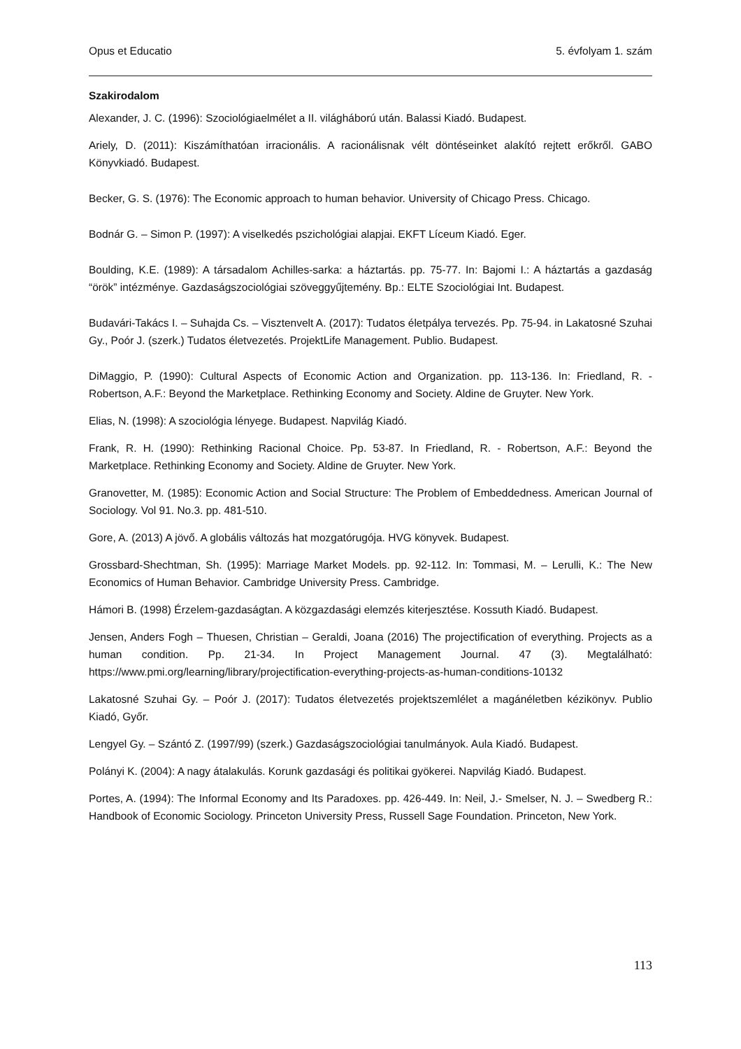Opus et Educatio 5. évfolyam 1. szám
Szakirodalom
Alexander, J. C. (1996): Szociológiaelmélet a II. világháború után. Balassi Kiadó. Budapest.
Ariely, D. (2011): Kiszámíthatóan irracionális. A racionálisnak vélt döntéseinket alakító rejtett erőkről. GABO Könyvkiadó. Budapest.
Becker, G. S. (1976): The Economic approach to human behavior. University of Chicago Press. Chicago.
Bodnár G. – Simon P. (1997): A viselkedés pszichológiai alapjai. EKFT Líceum Kiadó. Eger.
Boulding, K.E. (1989): A társadalom Achilles-sarka: a háztartás. pp. 75-77. In: Bajomi I.: A háztartás a gazdaság “örök” intézménye. Gazdaságszociológiai szöveggyűjtemény. Bp.: ELTE Szociológiai Int. Budapest.
Budavári-Takács I. – Suhajda Cs. – Visztenvelt A. (2017): Tudatos életpálya tervezés. Pp. 75-94. in Lakatosné Szuhai Gy., Poór J. (szerk.) Tudatos életvezetés. ProjektLife Management. Publio. Budapest.
DiMaggio, P. (1990): Cultural Aspects of Economic Action and Organization. pp. 113-136. In: Friedland, R. - Robertson, A.F.: Beyond the Marketplace. Rethinking Economy and Society. Aldine de Gruyter. New York.
Elias, N. (1998): A szociológia lényege. Budapest. Napvilág Kiadó.
Frank, R. H. (1990): Rethinking Racional Choice. Pp. 53-87. In Friedland, R. - Robertson, A.F.: Beyond the Marketplace. Rethinking Economy and Society. Aldine de Gruyter. New York.
Granovetter, M. (1985): Economic Action and Social Structure: The Problem of Embeddedness. American Journal of Sociology. Vol 91. No.3. pp. 481-510.
Gore, A. (2013) A jövő. A globális változás hat mozgatórugója. HVG könyvek. Budapest.
Grossbard-Shechtman, Sh. (1995): Marriage Market Models. pp. 92-112. In: Tommasi, M. – Lerulli, K.: The New Economics of Human Behavior. Cambridge University Press. Cambridge.
Hámori B. (1998) Érzelem-gazdaságtan. A közgazdasági elemzés kiterjesztése. Kossuth Kiadó. Budapest.
Jensen, Anders Fogh – Thuesen, Christian – Geraldi, Joana (2016) The projectification of everything. Projects as a human condition. Pp. 21-34. In Project Management Journal. 47 (3). Megtalálható: https://www.pmi.org/learning/library/projectification-everything-projects-as-human-conditions-10132
Lakatosné Szuhai Gy. – Poór J. (2017): Tudatos életvezetés projektszemlélet a magánéletben kézikönyv. Publio Kiadó, Győr.
Lengyel Gy. – Szántó Z. (1997/99) (szerk.) Gazdaságszociológiai tanulmányok. Aula Kiadó. Budapest.
Polányi K. (2004): A nagy átalakulás. Korunk gazdasági és politikai gyökerei. Napvilág Kiadó. Budapest.
Portes, A. (1994): The Informal Economy and Its Paradoxes. pp. 426-449. In: Neil, J.- Smelser, N. J. – Swedberg R.: Handbook of Economic Sociology. Princeton University Press, Russell Sage Foundation. Princeton, New York.
113